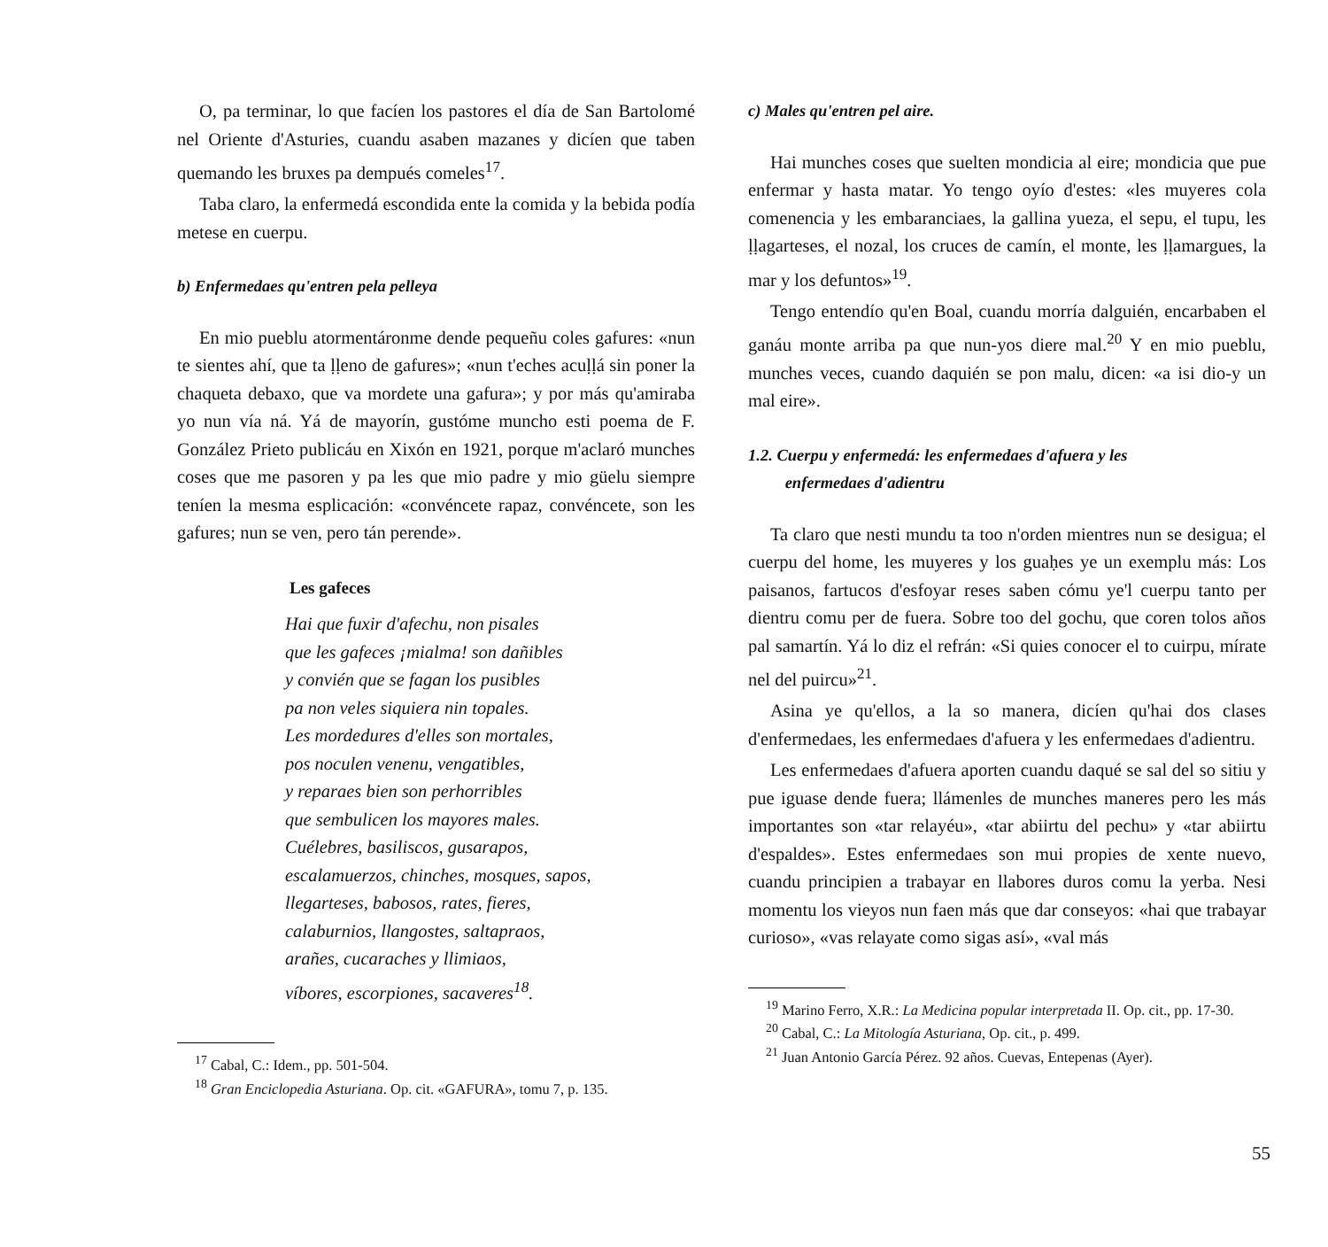O, pa terminar, lo que facíen los pastores el día de San Bartolomé nel Oriente d'Asturies, cuandu asaben mazanes y dicíen que taben quemando les bruxes pa dempués comeles<sup>17</sup>.
Taba claro, la enfermedá escondida ente la comida y la bebida podía metese en cuerpu.
b) Enfermedaes qu'entren pela pelleya
En mio pueblu atormentáronme dende pequeñu coles gafures: «nun te sientes ahí, que ta ḷḷeno de gafures»; «nun t'eches acuḷḷá sin poner la chaqueta debaxo, que va mordete una gafura»; y por más qu'amiraba yo nun vía ná. Yá de mayorín, gustóme muncho esti poema de F. González Prieto publicáu en Xixón en 1921, porque m'aclaró munches coses que me pasoren y pa les que mio padre y mio güelu siempre teníen la mesma esplicación: «convéncete rapaz, convéncete, son les gafures; nun se ven, pero tán perende».
Les gafeces
Hai que fuxir d'afechu, non pisales
que les gafeces ¡mialma! son dañibles
y convién que se fagan los pusibles
pa non veles siquiera nin topales.
Les mordedures d'elles son mortales,
pos noculen venenu, vengatibles,
y reparaes bien son perhorribles
que sembulicen los mayores males.
Cuélebres, basiliscos, gusarapos,
escalamuerzos, chinches, mosques, sapos,
llegarteses, babosos, rates, fieres,
calaburnios, llangostes, saltapraos,
arañes, cucaraches y llimiaos,
víbores, escorpiones, sacaveres<sup>18</sup>.
<sup>17</sup> Cabal, C.: Idem., pp. 501-504.
<sup>18</sup> Gran Enciclopedia Asturiana. Op. cit. «GAFURA», tomu 7, p. 135.
c) Males qu'entren pel aire.
Hai munches coses que suelten mondicia al eire; mondicia que pue enfermar y hasta matar. Yo tengo oyío d'estes: «les muyeres cola comenencia y les embaranciaes, la gallina yueza, el sepu, el tupu, les ḷḷagarteses, el nozal, los cruces de camín, el monte, les ḷḷamargues, la mar y los defuntos»<sup>19</sup>.
Tengo entendío qu'en Boal, cuandu morría dalguién, encarbaben el ganáu monte arriba pa que nun-yos diere mal.<sup>20</sup> Y en mio pueblu, munches veces, cuando daquién se pon malu, dicen: «a isi dio-y un mal eire».
1.2. Cuerpu y enfermedá: les enfermedaes d'afuera y les
enfermedaes d'adientru
Ta claro que nesti mundu ta too n'orden mientres nun se desigua; el cuerpu del home, les muyeres y los guaḥes ye un exemplu más: Los paisanos, fartucos d'esfoyar reses saben cómu ye'l cuerpu tanto per dientru comu per de fuera. Sobre too del gochu, que coren tolos años pal samartín. Yá lo diz el refrán: «Si quies conocer el to cuirpu, mírate nel del puircu»<sup>21</sup>.
Asina ye qu'ellos, a la so manera, dicíen qu'hai dos clases d'enfermedaes, les enfermedaes d'afuera y les enfermedaes d'adientru.
Les enfermedaes d'afuera aporten cuandu daqué se sal del so sitiu y pue iguase dende fuera; llámenles de munches maneres pero les más importantes son «tar relayéu», «tar abiirtu del pechu» y «tar abiirtu d'espaldes». Estes enfermedaes son mui propies de xente nuevo, cuandu principien a trabayar en llabores duros comu la yerba. Nesi momentu los vieyos nun faen más que dar conseyos: «hai que trabayar curioso», «vas relayate como sigas así», «val más
<sup>19</sup> Marino Ferro, X.R.: La Medicina popular interpretada II. Op. cit., pp. 17-30.
<sup>20</sup> Cabal, C.: La Mitología Asturiana, Op. cit., p. 499.
<sup>21</sup> Juan Antonio García Pérez. 92 años. Cuevas, Entepenas (Ayer).
55